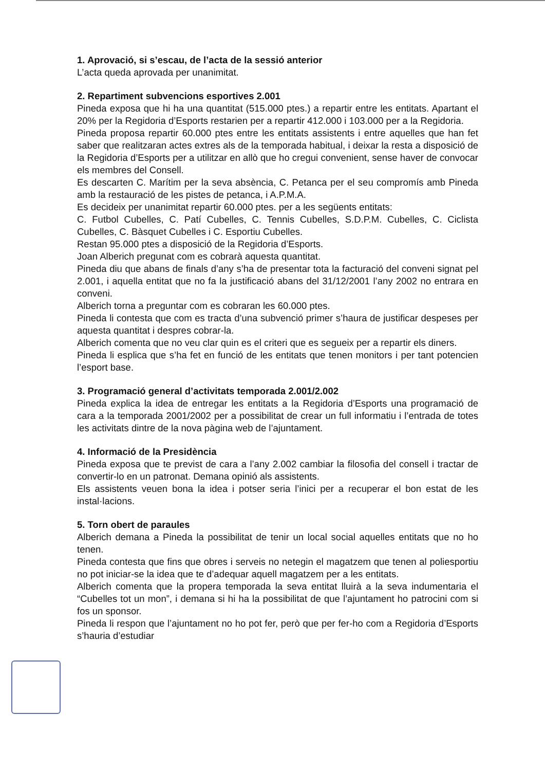1. Aprovació, si s’escau, de l’acta de la sessió anterior
L’acta queda aprovada per unanimitat.
2. Repartiment subvencions esportives 2.001
Pineda exposa que hi ha una quantitat (515.000 ptes.) a repartir entre les entitats. Apartant el 20% per la Regidoria d’Esports restarien per a repartir 412.000 i 103.000 per a la Regidoria.
Pineda proposa repartir 60.000 ptes entre les entitats assistents i entre aquelles que han fet saber que realitzaran actes extres als de la temporada habitual, i deixar la resta a disposició de la Regidoria d’Esports per a utilitzar en allò que ho cregui convenient, sense haver de convocar els membres del Consell.
Es descarten C. Marítim per la seva absència, C. Petanca per el seu compromís amb Pineda amb la restauració de les pistes de petanca, i A.P.M.A.
Es decideix per unanimitat repartir 60.000 ptes. per a les següents entitats:
C. Futbol Cubelles, C. Patí Cubelles, C. Tennis Cubelles, S.D.P.M. Cubelles, C. Ciclista Cubelles, C. Bàsquet Cubelles i C. Esportiu Cubelles.
Restan 95.000 ptes a disposició de la Regidoria d’Esports.
Joan Alberich pregunat com es cobrarà aquesta quantitat.
Pineda diu que abans de finals d’any s’ha de presentar tota la facturació del conveni signat pel 2.001, i aquella entitat que no fa la justificació abans del 31/12/2001 l’any 2002 no entrara en conveni.
Alberich torna a preguntar com es cobraran les 60.000 ptes.
Pineda li contesta que com es tracta d’una subvenció primer s’haura de justificar despeses per aquesta quantitat i despres cobrar-la.
Alberich comenta que no veu clar quin es el criteri que es segueix per a repartir els diners.
Pineda li esplica que s’ha fet en funció de les entitats que tenen monitors i per tant potencien l’esport base.
3. Programació general d’activitats temporada 2.001/2.002
Pineda explica la idea de entregar les entitats a la Regidoria d’Esports una programació de cara a la temporada 2001/2002 per a possibilitat de crear un full informatiu i l’entrada de totes les activitats dintre de la nova pàgina web de l’ajuntament.
4. Informació de la Presidència
Pineda exposa que te previst de cara a l’any 2.002 cambiar la filosofia del consell i tractar de convertir-lo en un patronat. Demana opinió als assistents.
Els assistents veuen bona la idea i potser seria l’inici per a recuperar el bon estat de les instal·lacions.
5. Torn obert de paraules
Alberich demana a Pineda la possibilitat de tenir un local social aquelles entitats que no ho tenen.
Pineda contesta que fins que obres i serveis no netegin el magatzem que tenen al poliesportiu no pot iniciar-se la idea que te d’adequar aquell magatzem per a les entitats.
Alberich comenta que la propera temporada la seva entitat lluirà a la seva indumentaria el “Cubelles tot un mon”, i demana si hi ha la possibilitat de que l’ajuntament ho patrocini com si fos un sponsor.
Pineda li respon que l’ajuntament no ho pot fer, però que per fer-ho com a Regidoria d’Esports s’hauria d’estudiar